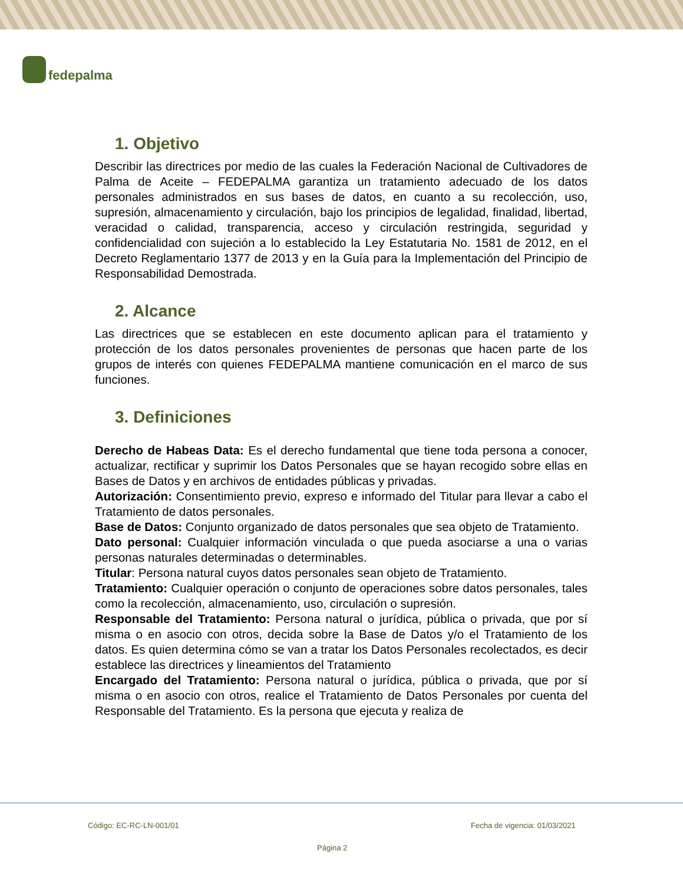fedepalma
1. Objetivo
Describir las directrices por medio de las cuales la Federación Nacional de Cultivadores de Palma de Aceite – FEDEPALMA garantiza un tratamiento adecuado de los datos personales administrados en sus bases de datos, en cuanto a su recolección, uso, supresión, almacenamiento y circulación, bajo los principios de legalidad, finalidad, libertad, veracidad o calidad, transparencia, acceso y circulación restringida, seguridad y confidencialidad con sujeción a lo establecido la Ley Estatutaria No. 1581 de 2012, en el Decreto Reglamentario 1377 de 2013 y en la Guía para la Implementación del Principio de Responsabilidad Demostrada.
2. Alcance
Las directrices que se establecen en este documento aplican para el tratamiento y protección de los datos personales provenientes de personas que hacen parte de los grupos de interés con quienes FEDEPALMA mantiene comunicación en el marco de sus funciones.
3. Definiciones
Derecho de Habeas Data: Es el derecho fundamental que tiene toda persona a conocer, actualizar, rectificar y suprimir los Datos Personales que se hayan recogido sobre ellas en Bases de Datos y en archivos de entidades públicas y privadas.
Autorización: Consentimiento previo, expreso e informado del Titular para llevar a cabo el Tratamiento de datos personales.
Base de Datos: Conjunto organizado de datos personales que sea objeto de Tratamiento.
Dato personal: Cualquier información vinculada o que pueda asociarse a una o varias personas naturales determinadas o determinables.
Titular: Persona natural cuyos datos personales sean objeto de Tratamiento.
Tratamiento: Cualquier operación o conjunto de operaciones sobre datos personales, tales como la recolección, almacenamiento, uso, circulación o supresión.
Responsable del Tratamiento: Persona natural o jurídica, pública o privada, que por sí misma o en asocio con otros, decida sobre la Base de Datos y/o el Tratamiento de los datos. Es quien determina cómo se van a tratar los Datos Personales recolectados, es decir establece las directrices y lineamientos del Tratamiento
Encargado del Tratamiento: Persona natural o jurídica, pública o privada, que por sí misma o en asocio con otros, realice el Tratamiento de Datos Personales por cuenta del Responsable del Tratamiento. Es la persona que ejecuta y realiza de
Código: EC-RC-LN-001/01 Fecha de vigencia: 01/03/2021
Página 2